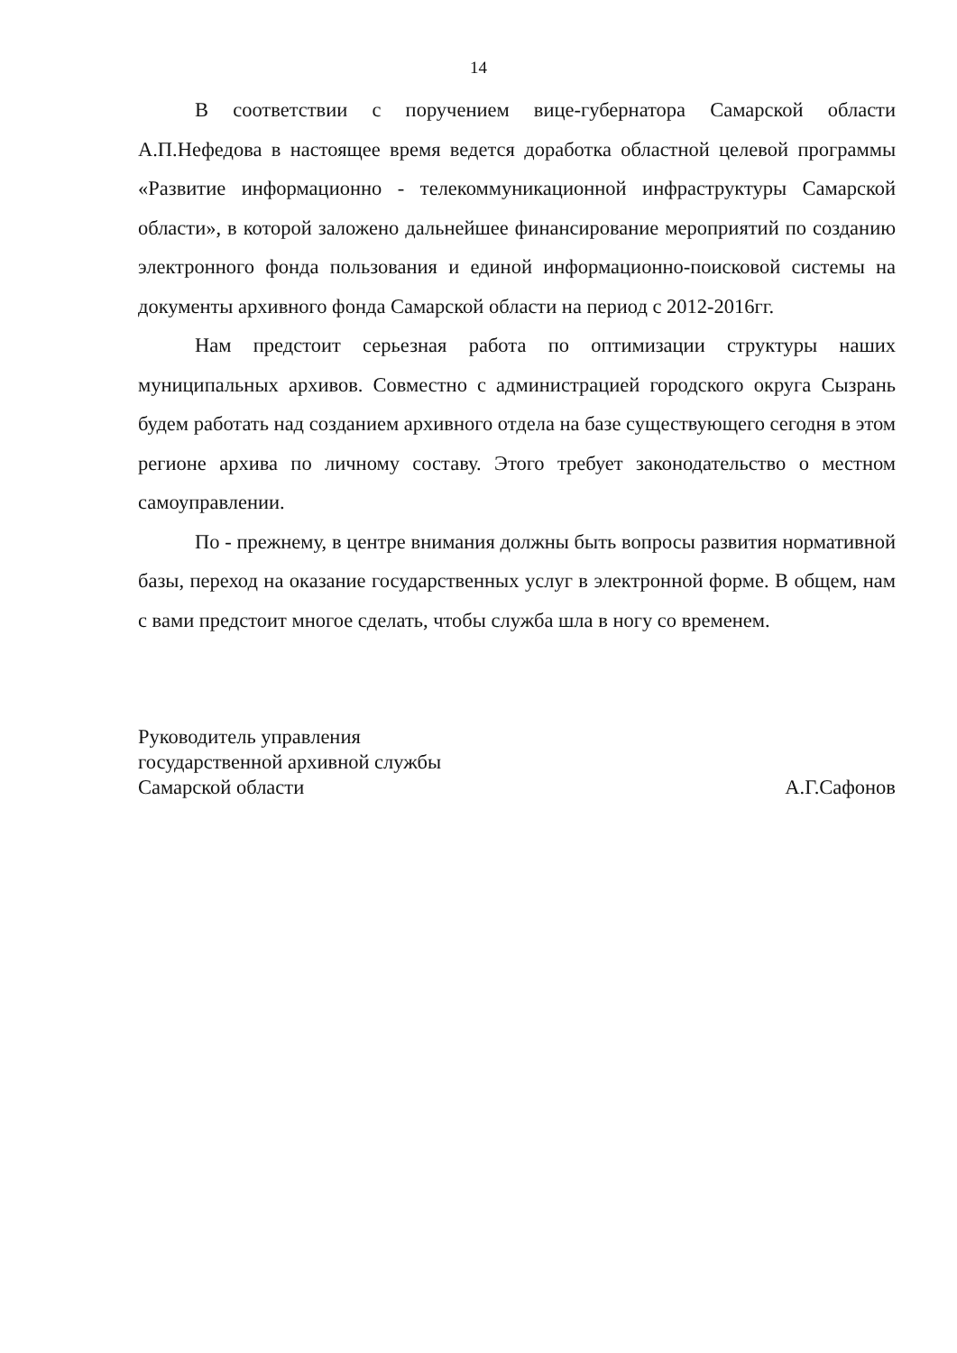14
В соответствии с поручением вице-губернатора Самарской области А.П.Нефедова в настоящее время ведется доработка областной целевой программы «Развитие информационно - телекоммуникационной инфраструктуры Самарской области», в которой заложено дальнейшее финансирование мероприятий по созданию электронного фонда пользования и единой информационно-поисковой системы на документы архивного фонда Самарской области на период с 2012-2016гг.
Нам предстоит серьезная работа по оптимизации структуры наших муниципальных архивов. Совместно с администрацией городского округа Сызрань будем работать над созданием архивного отдела на базе существующего сегодня в этом регионе архива по личному составу. Этого требует законодательство о местном самоуправлении.
По - прежнему, в центре внимания должны быть вопросы развития нормативной базы, переход на оказание государственных услуг в электронной форме. В общем, нам с вами предстоит многое сделать, чтобы служба шла в ногу со временем.
Руководитель управления
государственной архивной службы
Самарской области А.Г.Сафонов